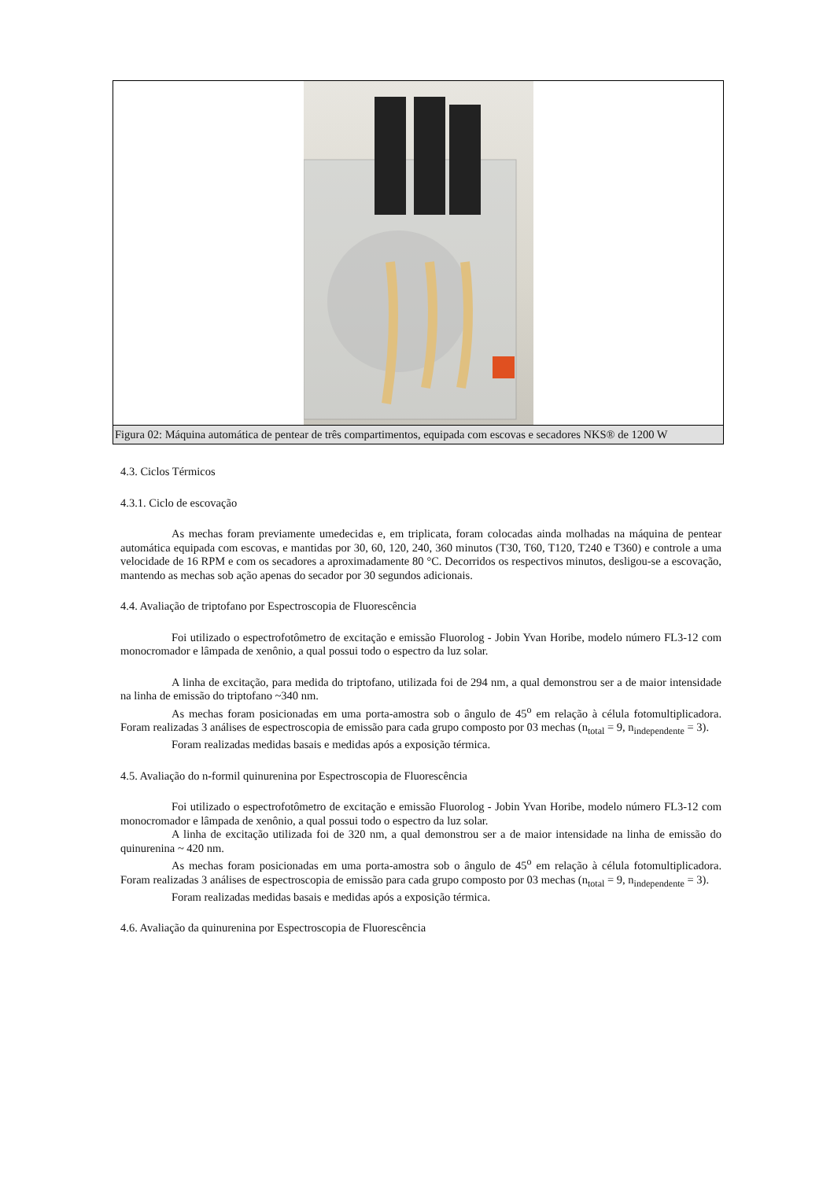Figura 02: Máquina automática de pentear de três compartimentos, equipada com escovas e secadores NKS® de 1200 W
4.3. Ciclos Térmicos
4.3.1. Ciclo de escovação
As mechas foram previamente umedecidas e, em triplicata, foram colocadas ainda molhadas na máquina de pentear automática equipada com escovas, e mantidas por 30, 60, 120, 240, 360 minutos (T30, T60, T120, T240 e T360) e controle a uma velocidade de 16 RPM e com os secadores a aproximadamente 80 °C. Decorridos os respectivos minutos, desligou-se a escovação, mantendo as mechas sob ação apenas do secador por 30 segundos adicionais.
4.4. Avaliação de triptofano por Espectroscopia de Fluorescência
Foi utilizado o espectrofotômetro de excitação e emissão Fluorolog - Jobin Yvan Horibe, modelo número FL3-12 com monocromador e lâmpada de xenônio, a qual possui todo o espectro da luz solar.
A linha de excitação, para medida do triptofano, utilizada foi de 294 nm, a qual demonstrou ser a de maior intensidade na linha de emissão do triptofano ~340 nm.
As mechas foram posicionadas em uma porta-amostra sob o ângulo de 45<sup>o</sup> em relação à célula fotomultiplicadora. Foram realizadas 3 análises de espectroscopia de emissão para cada grupo composto por 03 mechas (n<sub>total</sub> = 9, n<sub>independente</sub> = 3).
Foram realizadas medidas basais e medidas após a exposição térmica.
4.5. Avaliação do n-formil quinurenina por Espectroscopia de Fluorescência
Foi utilizado o espectrofotômetro de excitação e emissão Fluorolog - Jobin Yvan Horibe, modelo número FL3-12 com monocromador e lâmpada de xenônio, a qual possui todo o espectro da luz solar.
A linha de excitação utilizada foi de 320 nm, a qual demonstrou ser a de maior intensidade na linha de emissão do quinurenina ~ 420 nm.
As mechas foram posicionadas em uma porta-amostra sob o ângulo de 45<sup>o</sup> em relação à célula fotomultiplicadora. Foram realizadas 3 análises de espectroscopia de emissão para cada grupo composto por 03 mechas (n<sub>total</sub> = 9, n<sub>independente</sub> = 3).
Foram realizadas medidas basais e medidas após a exposição térmica.
4.6. Avaliação da quinurenina por Espectroscopia de Fluorescência